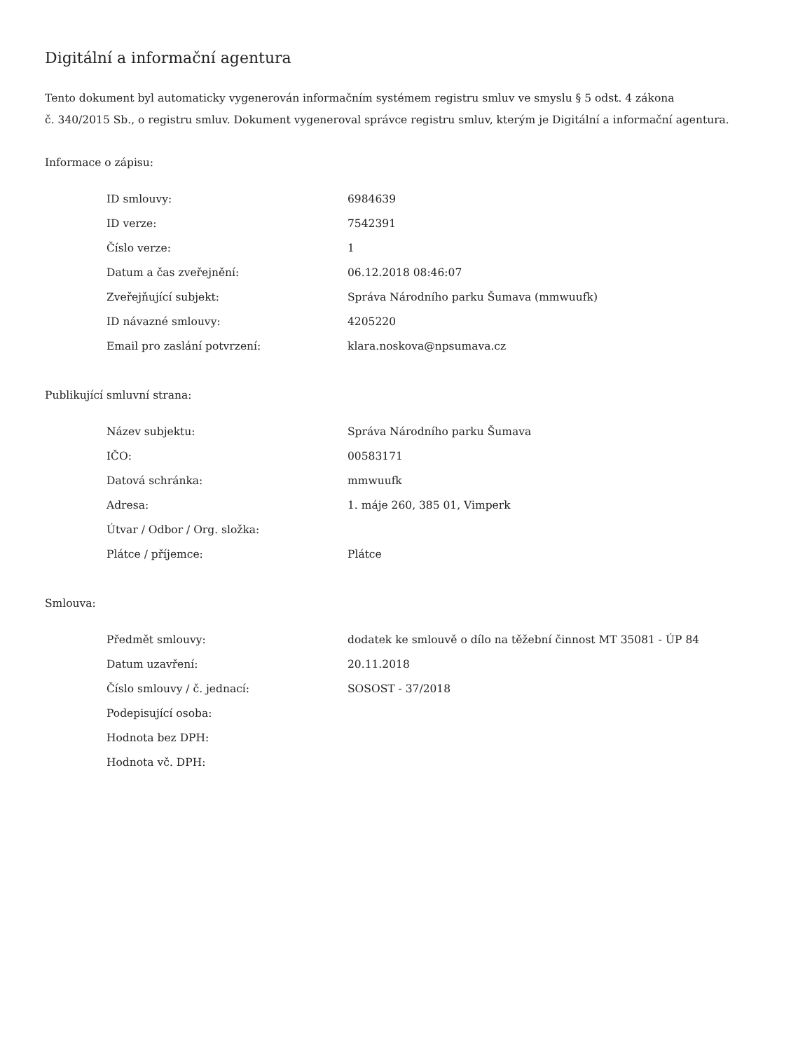Digitální a informační agentura
Tento dokument byl automaticky vygenerován informačním systémem registru smluv ve smyslu § 5 odst. 4 zákona
č. 340/2015 Sb., o registru smluv. Dokument vygeneroval správce registru smluv, kterým je Digitální a informační agentura.
Informace o zápisu:
| ID smlouvy: | 6984639 |
| ID verze: | 7542391 |
| Číslo verze: | 1 |
| Datum a čas zveřejnění: | 06.12.2018 08:46:07 |
| Zveřejňující subjekt: | Správa Národního parku Šumava (mmwuufk) |
| ID návazné smlouvy: | 4205220 |
| Email pro zaslání potvrzení: | klara.noskova@npsumava.cz |
Publikující smluvní strana:
| Název subjektu: | Správa Národního parku Šumava |
| IČO: | 00583171 |
| Datová schránka: | mmwuufk |
| Adresa: | 1. máje 260, 385 01, Vimperk |
| Útvar / Odbor / Org. složka: | |
| Plátce / příjemce: | Plátce |
Smlouva:
| Předmět smlouvy: | dodatek ke smlouvě o dílo na těžební činnost MT 35081 - ÚP 84 |
| Datum uzavření: | 20.11.2018 |
| Číslo smlouvy / č. jednací: | SOSOST - 37/2018 |
| Podepisující osoba: | |
| Hodnota bez DPH: | |
| Hodnota vč. DPH: | |